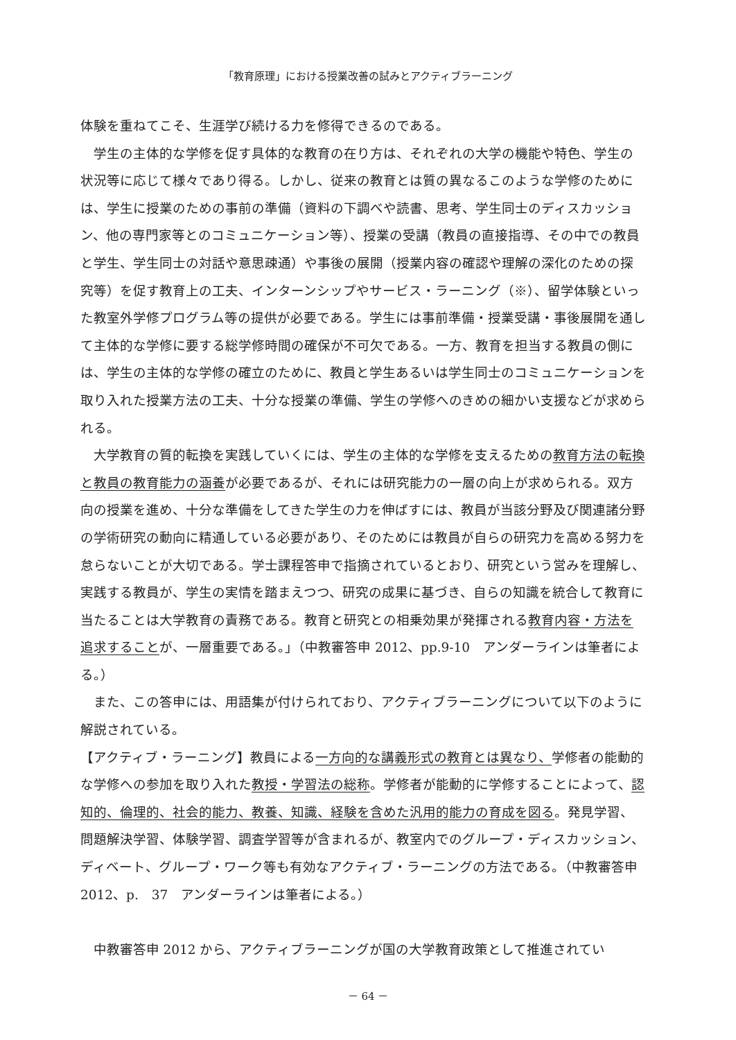「教育原理」における授業改善の試みとアクティブラーニング
体験を重ねてこそ、生涯学び続ける力を修得できるのである。
学生の主体的な学修を促す具体的な教育の在り方は、それぞれの大学の機能や特色、学生の状況等に応じて様々であり得る。しかし、従来の教育とは質の異なるこのような学修のためには、学生に授業のための事前の準備（資料の下調べや読書、思考、学生同士のディスカッション、他の専門家等とのコミュニケーション等）、授業の受講（教員の直接指導、その中での教員と学生、学生同士の対話や意思疎通）や事後の展開（授業内容の確認や理解の深化のための探究等）を促す教育上の工夫、インターンシップやサービス・ラーニング（※）、留学体験といった教室外学修プログラム等の提供が必要である。学生には事前準備・授業受講・事後展開を通して主体的な学修に要する総学修時間の確保が不可欠である。一方、教育を担当する教員の側には、学生の主体的な学修の確立のために、教員と学生あるいは学生同士のコミュニケーションを取り入れた授業方法の工夫、十分な授業の準備、学生の学修へのきめの細かい支援などが求められる。
大学教育の質的転換を実践していくには、学生の主体的な学修を支えるための教育方法の転換と教員の教育能力の涵養が必要であるが、それには研究能力の一層の向上が求められる。双方向の授業を進め、十分な準備をしてきた学生の力を伸ばすには、教員が当該分野及び関連諸分野の学術研究の動向に精通している必要があり、そのためには教員が自らの研究力を高める努力を怠らないことが大切である。学士課程答申で指摘されているとおり、研究という営みを理解し、実践する教員が、学生の実情を踏まえつつ、研究の成果に基づき、自らの知識を統合して教育に当たることは大学教育の責務である。教育と研究との相乗効果が発揮される教育内容・方法を追求することが、一層重要である。」（中教審答申 2012、pp.9-10　アンダーラインは筆者による。）
また、この答申には、用語集が付けられており、アクティブラーニングについて以下のように解説されている。
【アクティブ・ラーニング】教員による一方向的な講義形式の教育とは異なり、学修者の能動的な学修への参加を取り入れた教授・学習法の総称。学修者が能動的に学修することによって、認知的、倫理的、社会的能力、教養、知識、経験を含めた汎用的能力の育成を図る。発見学習、問題解決学習、体験学習、調査学習等が含まれるが、教室内でのグループ・ディスカッション、ディベート、グループ・ワーク等も有効なアクティブ・ラーニングの方法である。（中教審答申 2012、p.　37　アンダーラインは筆者による。）
中教審答申 2012 から、アクティブラーニングが国の大学教育政策として推進されてい
－ 64 －